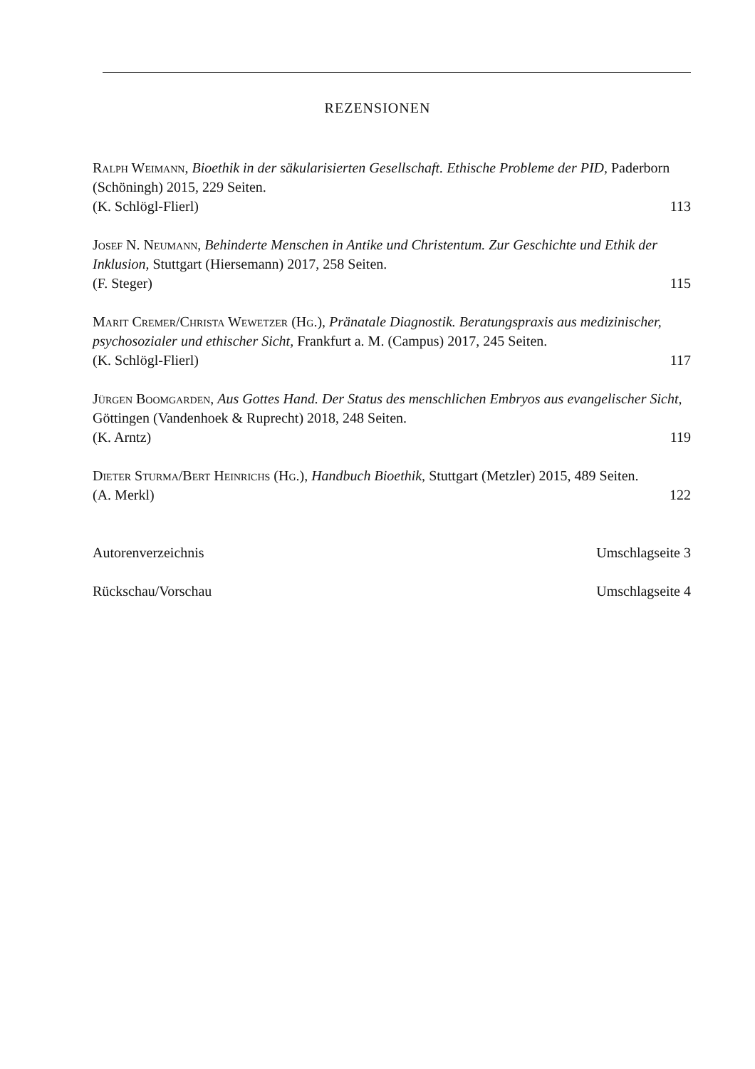REZENSIONEN
Ralph Weimann, Bioethik in der säkularisierten Gesellschaft. Ethische Probleme der PID, Paderborn (Schöningh) 2015, 229 Seiten.
(K. Schlögl-Flierl) 113
Josef N. Neumann, Behinderte Menschen in Antike und Christentum. Zur Geschichte und Ethik der Inklusion, Stuttgart (Hiersemann) 2017, 258 Seiten.
(F. Steger) 115
Marit Cremer/Christa Wewetzer (Hg.), Pränatale Diagnostik. Beratungspraxis aus medizinischer, psychosozialer und ethischer Sicht, Frankfurt a. M. (Campus) 2017, 245 Seiten.
(K. Schlögl-Flierl) 117
Jürgen Boomgarden, Aus Gottes Hand. Der Status des menschlichen Embryos aus evangelischer Sicht, Göttingen (Vandenhoek & Ruprecht) 2018, 248 Seiten.
(K. Arntz) 119
Dieter Sturma/Bert Heinrichs (Hg.), Handbuch Bioethik, Stuttgart (Metzler) 2015, 489 Seiten.
(A. Merkl) 122
Autorenverzeichnis Umschlagseite 3
Rückschau/Vorschau Umschlagseite 4